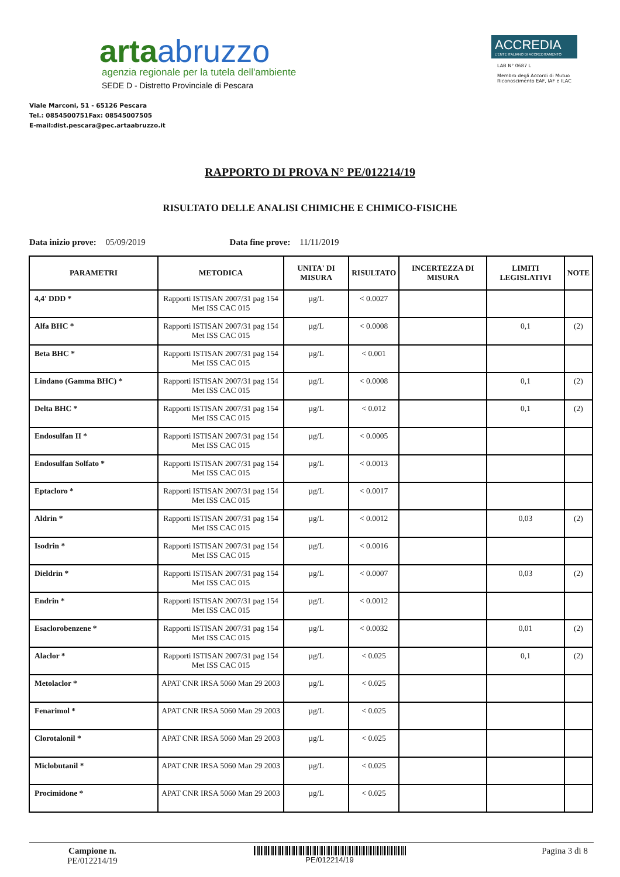artaabruzzo
agenzia regionale per la tutela dell'ambiente
SEDE D - Distretto Provinciale di Pescara
Viale Marconi, 51 - 65126 Pescara
Tel.: 0854500751Fax: 08545007505
E-mail:dist.pescara@pec.artaabruzzo.it
ACCREDIA
L'ENTE ITALIANO DI ACCREDITAMENTO
LAB N° 0687 L
Membro degli Accordi di Mutuo Riconoscimento EAF, IAF e ILAC
RAPPORTO DI PROVA N° PE/012214/19
RISULTATO DELLE ANALISI CHIMICHE E CHIMICO-FISICHE
Data inizio prove: 05/09/2019 Data fine prove: 11/11/2019
| PARAMETRI | METODICA | UNITA' DI MISURA | RISULTATO | INCERTEZZA DI MISURA | LIMITI LEGISLATIVI | NOTE |
| --- | --- | --- | --- | --- | --- | --- |
| 4,4' DDD * | Rapporti ISTISAN 2007/31 pag 154 Met ISS CAC 015 | µg/L | < 0.0027 | | | |
| Alfa BHC * | Rapporti ISTISAN 2007/31 pag 154 Met ISS CAC 015 | µg/L | < 0.0008 | | 0,1 | (2) |
| Beta BHC * | Rapporti ISTISAN 2007/31 pag 154 Met ISS CAC 015 | µg/L | < 0.001 | | | |
| Lindano (Gamma BHC) * | Rapporti ISTISAN 2007/31 pag 154 Met ISS CAC 015 | µg/L | < 0.0008 | | 0,1 | (2) |
| Delta BHC * | Rapporti ISTISAN 2007/31 pag 154 Met ISS CAC 015 | µg/L | < 0.012 | | 0,1 | (2) |
| Endosulfan II * | Rapporti ISTISAN 2007/31 pag 154 Met ISS CAC 015 | µg/L | < 0.0005 | | | |
| Endosulfan Solfato * | Rapporti ISTISAN 2007/31 pag 154 Met ISS CAC 015 | µg/L | < 0.0013 | | | |
| Eptacloro * | Rapporti ISTISAN 2007/31 pag 154 Met ISS CAC 015 | µg/L | < 0.0017 | | | |
| Aldrin * | Rapporti ISTISAN 2007/31 pag 154 Met ISS CAC 015 | µg/L | < 0.0012 | | 0,03 | (2) |
| Isodrin * | Rapporti ISTISAN 2007/31 pag 154 Met ISS CAC 015 | µg/L | < 0.0016 | | | |
| Dieldrin * | Rapporti ISTISAN 2007/31 pag 154 Met ISS CAC 015 | µg/L | < 0.0007 | | 0,03 | (2) |
| Endrin * | Rapporti ISTISAN 2007/31 pag 154 Met ISS CAC 015 | µg/L | < 0.0012 | | | |
| Esaclorobenzene * | Rapporti ISTISAN 2007/31 pag 154 Met ISS CAC 015 | µg/L | < 0.0032 | | 0,01 | (2) |
| Alaclor * | Rapporti ISTISAN 2007/31 pag 154 Met ISS CAC 015 | µg/L | < 0.025 | | 0,1 | (2) |
| Metolaclor * | APAT CNR IRSA 5060 Man 29 2003 | µg/L | < 0.025 | | | |
| Fenarimol * | APAT CNR IRSA 5060 Man 29 2003 | µg/L | < 0.025 | | | |
| Clorotalonil * | APAT CNR IRSA 5060 Man 29 2003 | µg/L | < 0.025 | | | |
| Miclobutanil * | APAT CNR IRSA 5060 Man 29 2003 | µg/L | < 0.025 | | | |
| Procimidone * | APAT CNR IRSA 5060 Man 29 2003 | µg/L | < 0.025 | | | |
Campione n.
PE/012214/19
PE/012214/19
Pagina 3 di 8